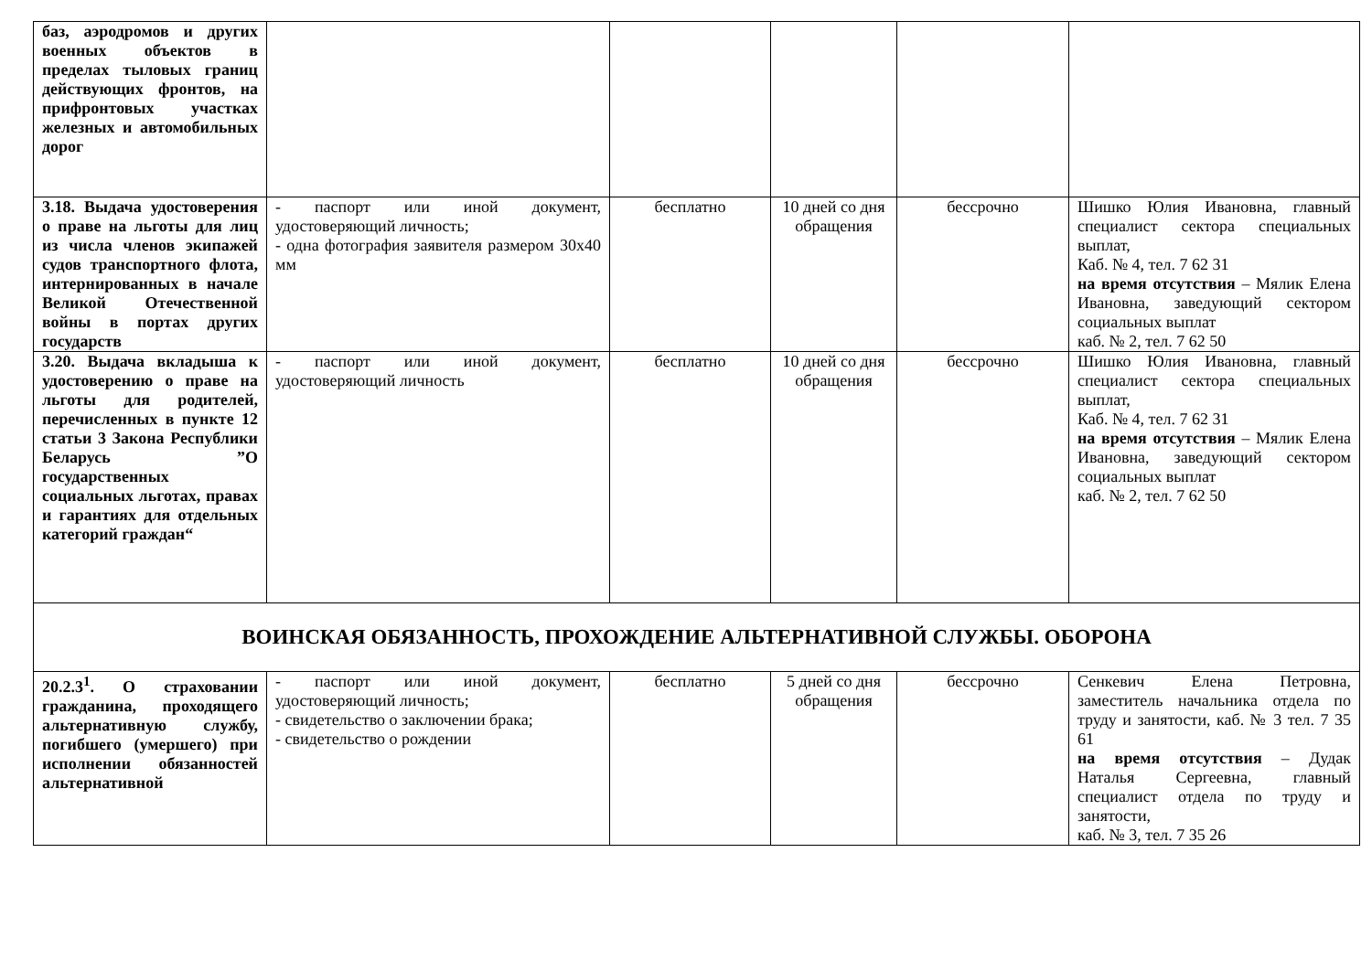| баз, аэродромов и других военных объектов в пределах тыловых границ действующих фронтов, на прифронтовых участках железных и автомобильных дорог | | | | | |
| 3.18. Выдача удостоверения о праве на льготы для лиц из числа членов экипажей судов транспортного флота, интернированных в начале Великой Отечественной войны в портах других государств | - паспорт или иной документ, удостоверяющий личность; - одна фотография заявителя размером 30х40 мм | бесплатно | 10 дней со дня обращения | бессрочно | Шишко Юлия Ивановна, главный специалист сектора специальных выплат, Каб. № 4, тел. 7 62 31 на время отсутствия – Мялик Елена Ивановна, заведующий сектором социальных выплат каб. № 2, тел. 7 62 50 |
| 3.20. Выдача вкладыша к удостоверению о праве на льготы для родителей, перечисленных в пункте 12 статьи 3 Закона Республики Беларусь ”О государственных социальных льготах, правах и гарантиях для отдельных категорий граждан“ | - паспорт или иной документ, удостоверяющий личность | бесплатно | 10 дней со дня обращения | бессрочно | Шишко Юлия Ивановна, главный специалист сектора специальных выплат, Каб. № 4, тел. 7 62 31 на время отсутствия – Мялик Елена Ивановна, заведующий сектором социальных выплат каб. № 2, тел. 7 62 50 |
| ВОИНСКАЯ ОБЯЗАННОСТЬ, ПРОХОЖДЕНИЕ АЛЬТЕРНАТИВНОЙ СЛУЖБЫ. ОБОРОНА | | | | | |
| 20.2.3<sup>1</sup>. О страховании гражданина, проходящего альтернативную службу, погибшего (умершего) при исполнении обязанностей альтернативной | - паспорт или иной документ, удостоверяющий личность; - свидетельство о заключении брака; - свидетельство о рождении | бесплатно | 5 дней со дня обращения | бессрочно | Сенкевич Елена Петровна, заместитель начальника отдела по труду и занятости, каб. № 3 тел. 7 35 61 на время отсутствия – Дудак Наталья Сергеевна, главный специалист отдела по труду и занятости, каб. № 3, тел. 7 35 26 |